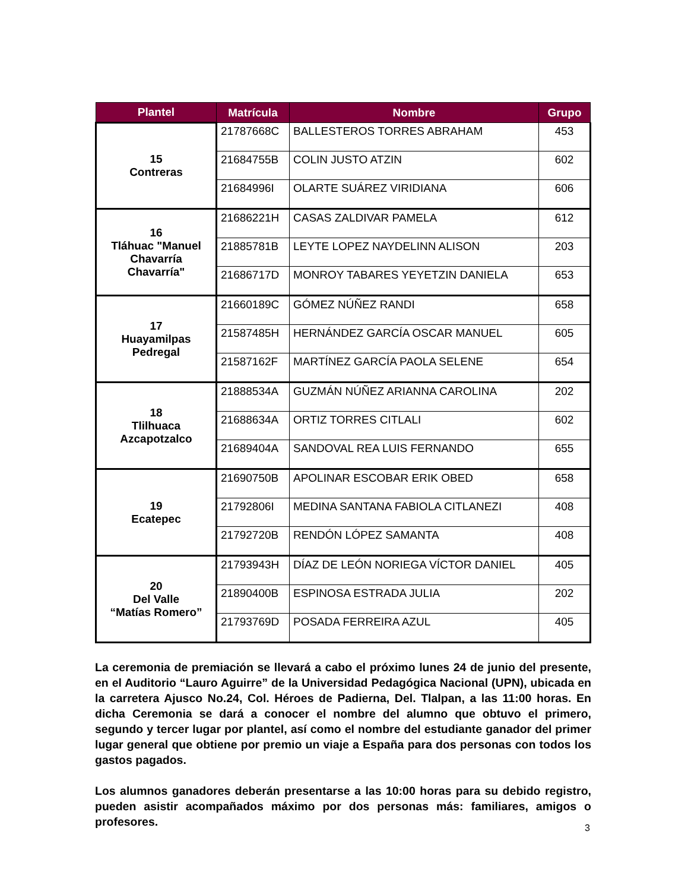| Plantel | Matrícula | Nombre | Grupo |
| --- | --- | --- | --- |
| 15 Contreras | 21787668C | BALLESTEROS TORRES ABRAHAM | 453 |
| | 21684755B | COLIN JUSTO ATZIN | 602 |
| | 21684996I | OLARTE SUÁREZ VIRIDIANA | 606 |
| 16 Tláhuac "Manuel Chavarría Chavarría" | 21686221H | CASAS ZALDIVAR PAMELA | 612 |
| | 21885781B | LEYTE LOPEZ NAYDELINN ALISON | 203 |
| | 21686717D | MONROY TABARES YEYETZIN DANIELA | 653 |
| 17 Huayamilpas Pedregal | 21660189C | GÓMEZ NÚÑEZ RANDI | 658 |
| | 21587485H | HERNÁNDEZ GARCÍA OSCAR MANUEL | 605 |
| | 21587162F | MARTÍNEZ GARCÍA PAOLA SELENE | 654 |
| 18 Tlilhuaca Azcapotzalco | 21888534A | GUZMÁN NÚÑEZ ARIANNA CAROLINA | 202 |
| | 21688634A | ORTIZ TORRES CITLALI | 602 |
| | 21689404A | SANDOVAL REA LUIS FERNANDO | 655 |
| 19 Ecatepec | 21690750B | APOLINAR ESCOBAR ERIK OBED | 658 |
| | 21792806I | MEDINA SANTANA FABIOLA CITLANEZI | 408 |
| | 21792720B | RENDÓN LÓPEZ SAMANTA | 408 |
| 20 Del Valle “Matías Romero” | 21793943H | DÍAZ DE LEÓN NORIEGA VÍCTOR DANIEL | 405 |
| | 21890400B | ESPINOSA ESTRADA JULIA | 202 |
| | 21793769D | POSADA FERREIRA AZUL | 405 |
La ceremonia de premiación se llevará a cabo el próximo lunes 24 de junio del presente, en el Auditorio “Lauro Aguirre” de la Universidad Pedagógica Nacional (UPN), ubicada en la carretera Ajusco No.24, Col. Héroes de Padierna, Del. Tlalpan, a las 11:00 horas. En dicha Ceremonia se dará a conocer el nombre del alumno que obtuvo el primero, segundo y tercer lugar por plantel, así como el nombre del estudiante ganador del primer lugar general que obtiene por premio un viaje a España para dos personas con todos los gastos pagados.
Los alumnos ganadores deberán presentarse a las 10:00 horas para su debido registro, pueden asistir acompañados máximo por dos personas más: familiares, amigos o profesores.
3